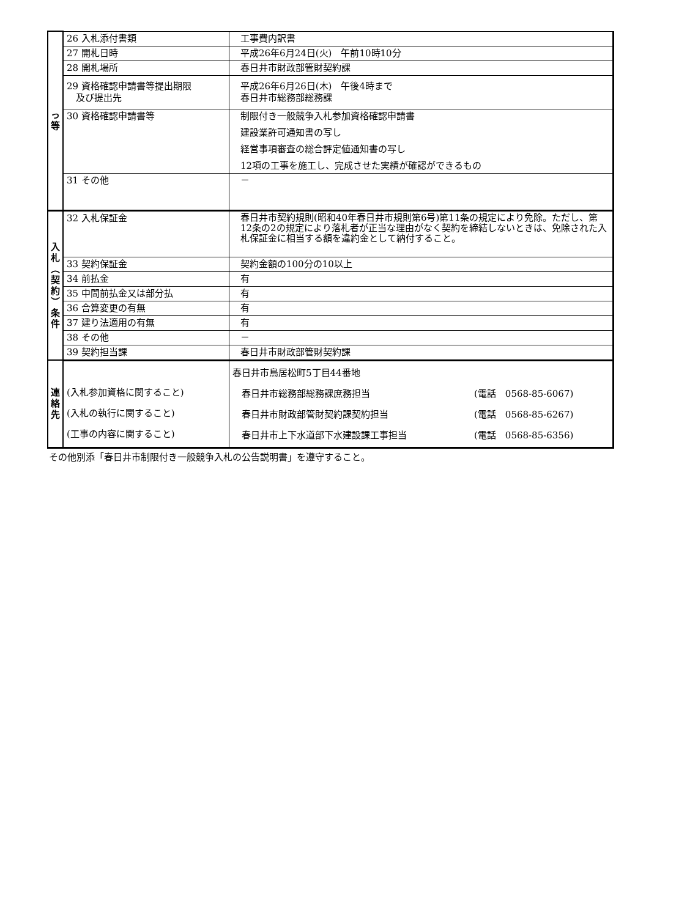| っ 等 | 26 入札添付書類 | 工事費内訳書 |
| | 27 開札日時 | 平成26年6月24日(火) 午前10時10分 |
| | 28 開札場所 | 春日井市財政部管財契約課 |
| | 29 資格確認申請書等提出期限 及び提出先 | 平成26年6月26日(木) 午後4時まで 春日井市総務部総務課 |
| | 30 資格確認申請書等 | 制限付き一般競争入札参加資格確認申請書 建設業許可通知書の写し 経営事項審査の総合評定値通知書の写し 12項の工事を施工し、完成させた実績が確認ができるもの |
| | 31 その他 | － |
| 入 札 ︵ 契 約 ︶ 条 件 | 32 入札保証金 | 春日井市契約規則(昭和40年春日井市規則第6号)第11条の規定により免除。ただし、第12条の2の規定により落札者が正当な理由がなく契約を締結しないときは、免除された入札保証金に相当する額を違約金として納付すること。 |
| | 33 契約保証金 | 契約金額の100分の10以上 |
| | 34 前払金 | 有 |
| | 35 中間前払金又は部分払 | 有 |
| | 36 合算変更の有無 | 有 |
| | 37 建り法適用の有無 | 有 |
| | 38 その他 | － |
| | 39 契約担当課 | 春日井市財政部管財契約課 |
| 連 絡 先 | (入札参加資格に関すること) (入札の執行に関すること) (工事の内容に関すること) | 春日井市鳥居松町5丁目44番地 春日井市総務部総務課庶務担当 (電話 0568-85-6067) 春日井市財政部管財契約課契約担当 (電話 0568-85-6267) 春日井市上下水道部下水建設課工事担当 (電話 0568-85-6356) |
その他別添「春日井市制限付き一般競争入札の公告説明書」を遵守すること。